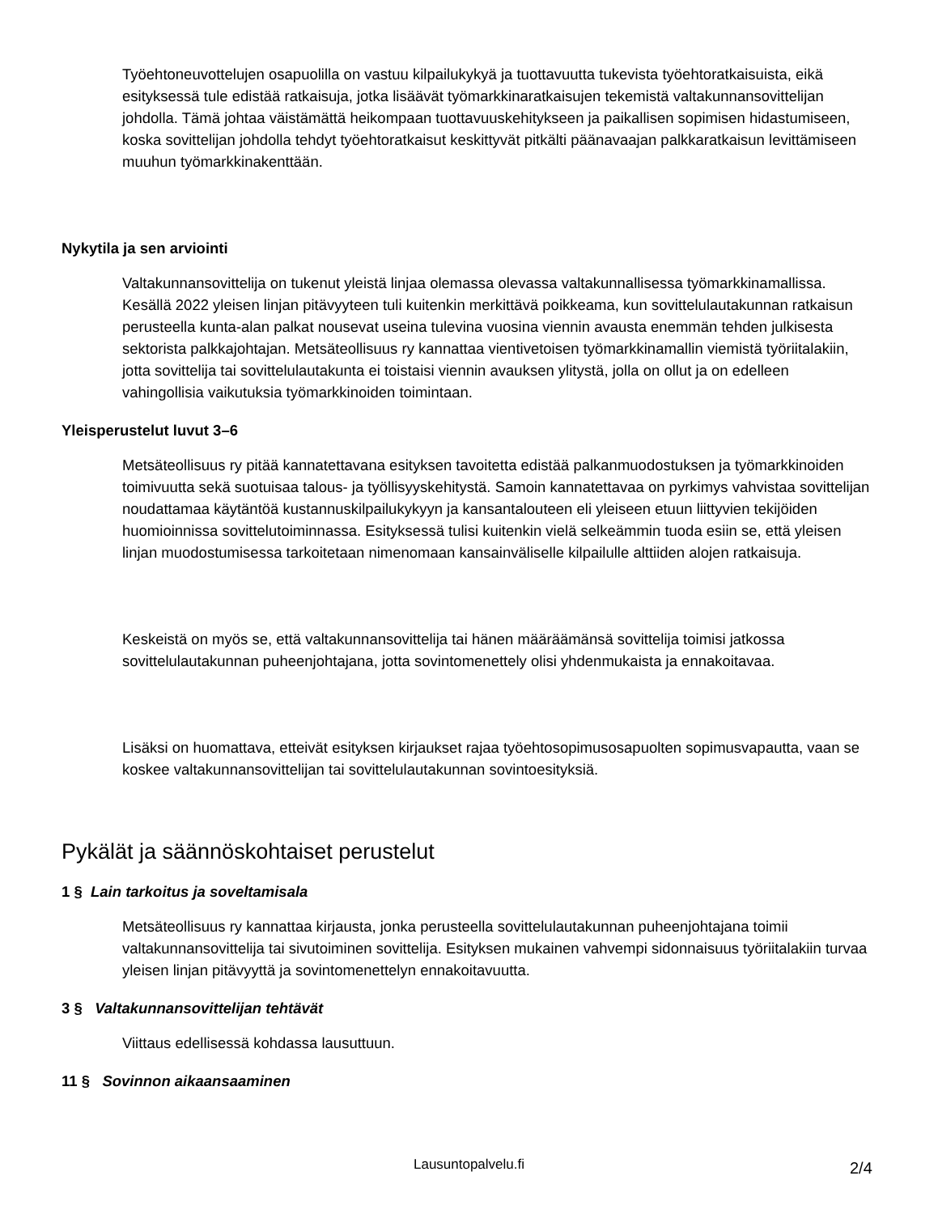Työehtoneuvottelujen osapuolilla on vastuu kilpailukykyä ja tuottavuutta tukevista työehtoratkaisuista, eikä esityksessä tule edistää ratkaisuja, jotka lisäävät työmarkkinaratkaisujen tekemistä valtakunnansovittelijan johdolla. Tämä johtaa väistämättä heikompaan tuottavuuskehitykseen ja paikallisen sopimisen hidastumiseen, koska sovittelijan johdolla tehdyt työehtoratkaisut keskittyvät pitkälti päänavaajan palkkaratkaisun levittämiseen muuhun työmarkkinakenttään.
Nykytila ja sen arviointi
Valtakunnansovittelija on tukenut yleistä linjaa olemassa olevassa valtakunnallisessa työmarkkinamallissa. Kesällä 2022 yleisen linjan pitävyyteen tuli kuitenkin merkittävä poikkeama, kun sovittelulautakunnan ratkaisun perusteella kunta-alan palkat nousevat useina tulevina vuosina viennin avausta enemmän tehden julkisesta sektorista palkkajohtajan. Metsäteollisuus ry kannattaa vientivetoisen työmarkkinamallin viemistä työriitalakiin, jotta sovittelija tai sovittelulautakunta ei toistaisi viennin avauksen ylitystä, jolla on ollut ja on edelleen vahingollisia vaikutuksia työmarkkinoiden toimintaan.
Yleisperustelut luvut 3–6
Metsäteollisuus ry pitää kannatettavana esityksen tavoitetta edistää palkanmuodostuksen ja työmarkkinoiden toimivuutta sekä suotuisaa talous- ja työllisyyskehitystä. Samoin kannatettavaa on pyrkimys vahvistaa sovittelijan noudattamaa käytäntöä kustannuskilpailukykyyn ja kansantalouteen eli yleiseen etuun liittyvien tekijöiden huomioinnissa sovittelutoiminnassa. Esityksessä tulisi kuitenkin vielä selkeämmin tuoda esiin se, että yleisen linjan muodostumisessa tarkoitetaan nimenomaan kansainväliselle kilpailulle alttiiden alojen ratkaisuja.
Keskeistä on myös se, että valtakunnansovittelija tai hänen määräämänsä sovittelija toimisi jatkossa sovittelulautakunnan puheenjohtajana, jotta sovintomenettely olisi yhdenmukaista ja ennakoitavaa.
Lisäksi on huomattava, etteivät esityksen kirjaukset rajaa työehtosopimusosapuolten sopimusvapautta, vaan se koskee valtakunnansovittelijan tai sovittelulautakunnan sovintoesityksiä.
Pykälät ja säännöskohtaiset perustelut
1 § Lain tarkoitus ja soveltamisala
Metsäteollisuus ry kannattaa kirjausta, jonka perusteella sovittelulautakunnan puheenjohtajana toimii valtakunnansovittelija tai sivutoiminen sovittelija. Esityksen mukainen vahvempi sidonnaisuus työriitalakiin turvaa yleisen linjan pitävyyttä ja sovintomenettelyn ennakoitavuutta.
3 § Valtakunnansovittelijan tehtävät
Viittaus edellisessä kohdassa lausuttuun.
11 § Sovinnon aikaansaaminen
Lausuntopalvelu.fi 2/4